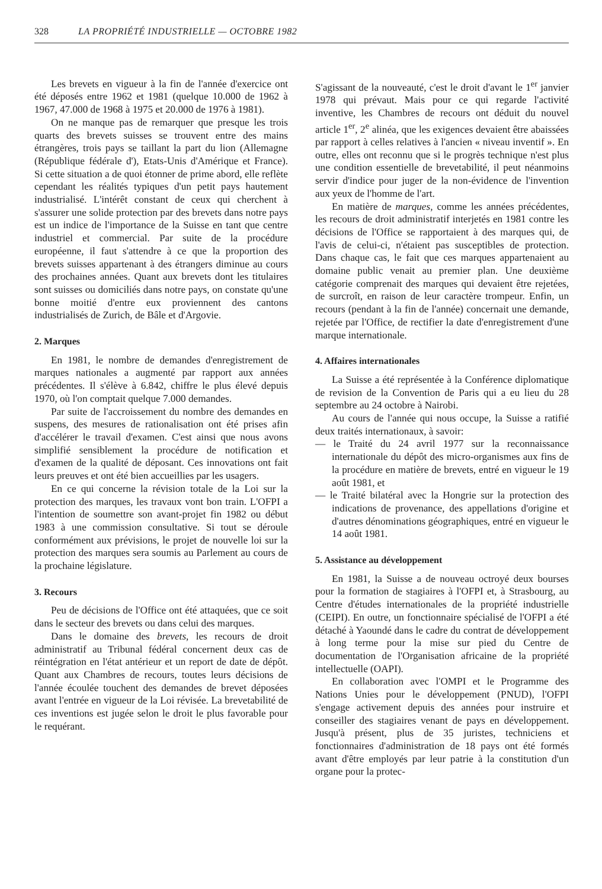328 LA PROPRIÉTÉ INDUSTRIELLE — OCTOBRE 1982
Les brevets en vigueur à la fin de l'année d'exercice ont été déposés entre 1962 et 1981 (quelque 10.000 de 1962 à 1967, 47.000 de 1968 à 1975 et 20.000 de 1976 à 1981).
On ne manque pas de remarquer que presque les trois quarts des brevets suisses se trouvent entre des mains étrangères, trois pays se taillant la part du lion (Allemagne (République fédérale d'), Etats-Unis d'Amérique et France). Si cette situation a de quoi étonner de prime abord, elle reflète cependant les réalités typiques d'un petit pays hautement industrialisé. L'intérêt constant de ceux qui cherchent à s'assurer une solide protection par des brevets dans notre pays est un indice de l'importance de la Suisse en tant que centre industriel et commercial. Par suite de la procédure européenne, il faut s'attendre à ce que la proportion des brevets suisses appartenant à des étrangers diminue au cours des prochaines années. Quant aux brevets dont les titulaires sont suisses ou domiciliés dans notre pays, on constate qu'une bonne moitié d'entre eux proviennent des cantons industrialisés de Zurich, de Bâle et d'Argovie.
2. Marques
En 1981, le nombre de demandes d'enregistrement de marques nationales a augmenté par rapport aux années précédentes. Il s'élève à 6.842, chiffre le plus élevé depuis 1970, où l'on comptait quelque 7.000 demandes.
Par suite de l'accroissement du nombre des demandes en suspens, des mesures de rationalisation ont été prises afin d'accélérer le travail d'examen. C'est ainsi que nous avons simplifié sensiblement la procédure de notification et d'examen de la qualité de déposant. Ces innovations ont fait leurs preuves et ont été bien accueillies par les usagers.
En ce qui concerne la révision totale de la Loi sur la protection des marques, les travaux vont bon train. L'OFPI a l'intention de soumettre son avant-projet fin 1982 ou début 1983 à une commission consultative. Si tout se déroule conformément aux prévisions, le projet de nouvelle loi sur la protection des marques sera soumis au Parlement au cours de la prochaine législature.
3. Recours
Peu de décisions de l'Office ont été attaquées, que ce soit dans le secteur des brevets ou dans celui des marques.
Dans le domaine des brevets, les recours de droit administratif au Tribunal fédéral concernent deux cas de réintégration en l'état antérieur et un report de date de dépôt. Quant aux Chambres de recours, toutes leurs décisions de l'année écoulée touchent des demandes de brevet déposées avant l'entrée en vigueur de la Loi révisée. La brevetabilité de ces inventions est jugée selon le droit le plus favorable pour le requérant.
S'agissant de la nouveauté, c'est le droit d'avant le 1<sup>er</sup> janvier 1978 qui prévaut. Mais pour ce qui regarde l'activité inventive, les Chambres de recours ont déduit du nouvel article 1<sup>er</sup>, 2<sup>e</sup> alinéa, que les exigences devaient être abaissées par rapport à celles relatives à l'ancien « niveau inventif ». En outre, elles ont reconnu que si le progrès technique n'est plus une condition essentielle de brevetabilité, il peut néanmoins servir d'indice pour juger de la non-évidence de l'invention aux yeux de l'homme de l'art.
En matière de marques, comme les années précédentes, les recours de droit administratif interjetés en 1981 contre les décisions de l'Office se rapportaient à des marques qui, de l'avis de celui-ci, n'étaient pas susceptibles de protection. Dans chaque cas, le fait que ces marques appartenaient au domaine public venait au premier plan. Une deuxième catégorie comprenait des marques qui devaient être rejetées, de surcroît, en raison de leur caractère trompeur. Enfin, un recours (pendant à la fin de l'année) concernait une demande, rejetée par l'Office, de rectifier la date d'enregistrement d'une marque internationale.
4. Affaires internationales
La Suisse a été représentée à la Conférence diplomatique de revision de la Convention de Paris qui a eu lieu du 28 septembre au 24 octobre à Nairobi.
Au cours de l'année qui nous occupe, la Suisse a ratifié deux traités internationaux, à savoir:
— le Traité du 24 avril 1977 sur la reconnaissance internationale du dépôt des micro-organismes aux fins de la procédure en matière de brevets, entré en vigueur le 19 août 1981, et
— le Traité bilatéral avec la Hongrie sur la protection des indications de provenance, des appellations d'origine et d'autres dénominations géographiques, entré en vigueur le 14 août 1981.
5. Assistance au développement
En 1981, la Suisse a de nouveau octroyé deux bourses pour la formation de stagiaires à l'OFPI et, à Strasbourg, au Centre d'études internationales de la propriété industrielle (CEIPI). En outre, un fonctionnaire spécialisé de l'OFPI a été détaché à Yaoundé dans le cadre du contrat de développement à long terme pour la mise sur pied du Centre de documentation de l'Organisation africaine de la propriété intellectuelle (OAPI).
En collaboration avec l'OMPI et le Programme des Nations Unies pour le développement (PNUD), l'OFPI s'engage activement depuis des années pour instruire et conseiller des stagiaires venant de pays en développement. Jusqu'à présent, plus de 35 juristes, techniciens et fonctionnaires d'administration de 18 pays ont été formés avant d'être employés par leur patrie à la constitution d'un organe pour la protec-